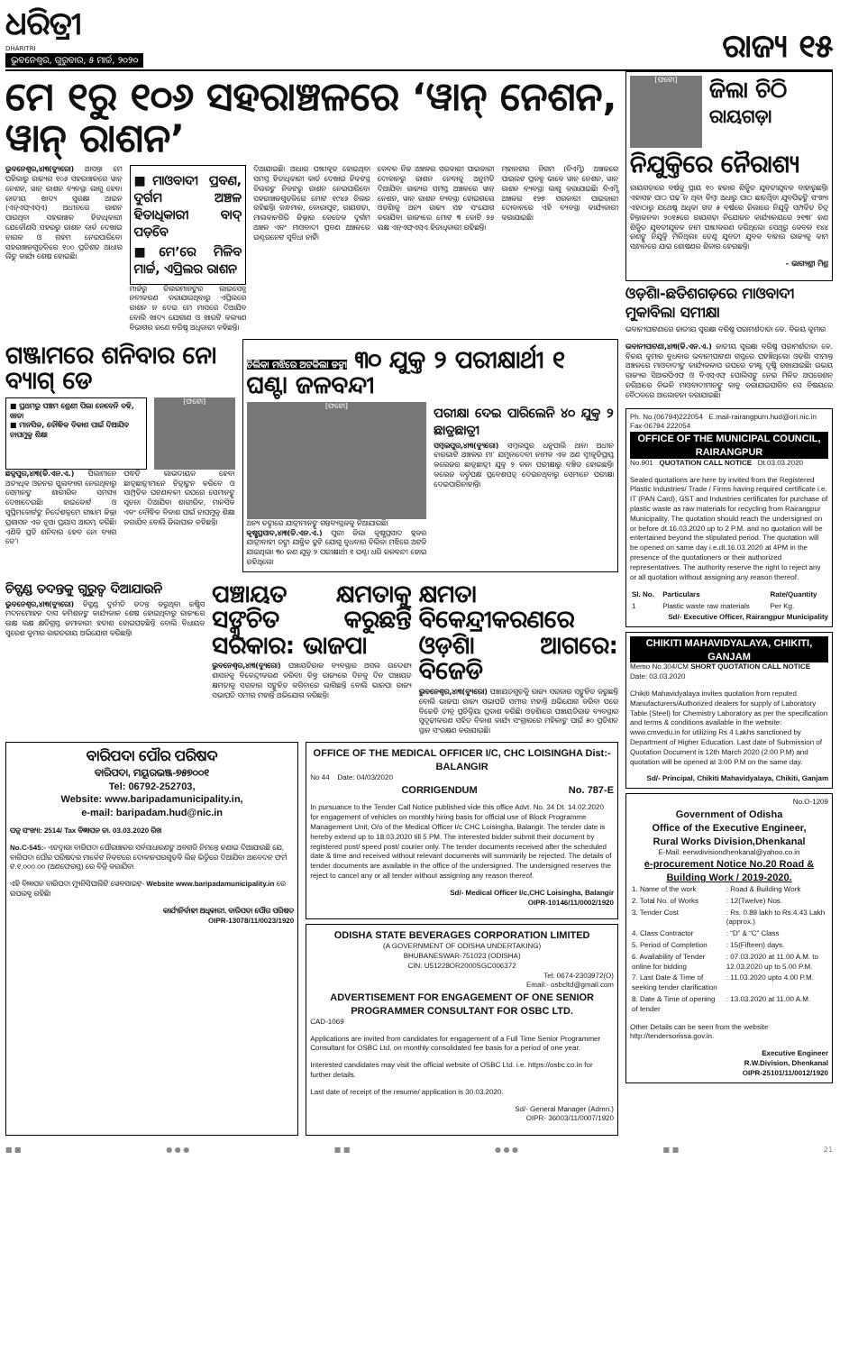ଧରିତ୍ରୀ
DHARITRI
ଭୁବନେଶ୍ୱର, ଗୁରୁବାର, ୫ ମାର୍ଚ୍ଚ, ୨୦୨୦
ରାଜ୍ୟ ୧୫
ମେ ୧ରୁ ୧୦୬ ସହରାଞ୍ଚଳରେ ‘ୱାନ୍ ନେଶନ, ୱାନ୍ ରାଶନ’
ଭୁବନେଶ୍ୱର,୪।୩(ବ୍ୟୁରୋ) ଆସନ୍ତା ମେ ପହିଲାରୁ ରାଜ୍ୟର ୧୦୬ ସହରାଞ୍ଚଳରେ ୱାନ୍ ନେଶନ, ୱାନ୍ ରାଶନ ବ୍ୟବସ୍ଥା ଲାଗୁ ହେବ। ଜାତୀୟ ଖାଦ୍ୟ ସୁରକ୍ଷା ଆଇନ (ଏନ୍ଏଫ୍ଏସ୍ଏ) ଅଧୀନରେ ରାଶନ ପାଉଥିବା ସହରାଞ୍ଚଳ ହିତାଧିକାରୀ ଯେକୌଣସି ସହରରୁ ରାଶନ କାର୍ଡ ଦେଖାଇ ଚାଉଳ ଓ ଗହମ ନେଇପାରିବେ। ସହରାଞ୍ଚଳଗୁଡ଼ିକରେ ୧୦୦ ପ୍ରତିଶତ ଆଧାର ଲିଙ୍କ୍ କାର୍ଯ୍ୟ ଶେଷ ହୋଇଛି।
■ମାଓବାଦୀ ପ୍ରବଣ, ଦୁର୍ଗମ ଅଞ୍ଚଳ ହିତାଧିକାରୀ ବାଦ୍ ପଡ଼ିବେ
■ମେ’ରେ ମିଳିବ ମାର୍ଚ୍ଚ, ଏପ୍ରିଲର ରାଶନ
ମାର୍ଚ୍ଚରୁ ଡିଲରମାନଙ୍କର ଲାଇସେନ୍ସ ନବୀକରଣ କରାଯାଉଥିବାରୁ ଏପ୍ରିଲରେ ରାଶନ ନ ଦେଇ ମେ ମାସରେ ଦିଆଯିବ ବୋଲି ଖାଦ୍ୟ ଯୋଗାଣ ଓ ଖାଉଟି କଲ୍ୟାଣ ବିଭାଗର ଜଣେ ବରିଷ୍ଠ ଅଧିକାରୀ କହିଛନ୍ତି।
ଦିଆଯାଇଛି। ଆଧାର ପଞ୍ଜୀକୃତ ହୋଇଥିବା ସମସ୍ତ ହିତାଧିକାରୀ କାର୍ଡ ଦେଖାଇ ନିକଟସ୍ଥ ଡିଲରଙ୍କ ନିକଟରୁ ରାଶନ ନେଇପାରିବେ। ସହରାଞ୍ଚଳଗୁଡ଼ିକରେ ମୋଟ ୧୯୪୬ ଡିଲର ରହିଛନ୍ତି। କନ୍ଧମାଳ, କୋରାପୁଟ, ରାୟଗଡ଼ା, ମାଲକାନଗିରି ଜିଲ୍ଲାର କେତେକ ଦୁର୍ଗମ ଅଞ୍ଚଳ ଏବଂ ମାଓବାଦୀ ପ୍ରବଣ ଅଞ୍ଚଳରେ ଇଣ୍ଟରନେଟ ସୁବିଧା ନାହିଁ।
କେବଳ ନିଜ ଅଞ୍ଚଳର ସରକାରୀ ପାଇକାରୀ ଦୋକାନରୁ ରାଶନ ନେବାକୁ ଅନୁମତି ଦିଆଯିବ। ରାଜ୍ୟର ସମସ୍ତ ଅଞ୍ଚଳରେ ୱାନ୍ ନେଶନ, ୱାନ୍ ରାଶନ ବ୍ୟବସ୍ଥା ହୋଇଗଲେ ଓଡ଼ିଶାକୁ ଅନ୍ୟ ରାଜ୍ୟ ସହ ସଂଯୋଗ କରାଯିବ। ରାଜ୍ୟରେ ମୋଟ ୩ କୋଟି ୨୬ ଲକ୍ଷ ଏନ୍ଏଫ୍ଏସ୍ଏ ହିତାଧିକାରୀ ରହିଛନ୍ତି।
ମହାନଗର ନିଗମ (ବିଏମ୍ସି) ଅଞ୍ଚଳରେ ପାଇଲଟ ପ୍ରକଳ୍ପ ଭାବେ ୱାନ୍ ନେଶନ, ୱାନ୍ ରାଶନ ବ୍ୟବସ୍ଥା ଲାଗୁ କରାଯାଇଛି। ବିଏମ୍ସି ଅଞ୍ଚଳର ୧୨୭ ସରକାରୀ ପାଇକାରୀ ଦୋକାନରେ ଏହି ବ୍ୟବସ୍ଥା କାର୍ଯ୍ୟକାରୀ କରାଯାଇଛି।
ଗଞ୍ଜାମରେ ଶନିବାର ନୋ ବ୍ୟାଗ୍ ଡେ
■ ପ୍ରଥମରୁ ପଞ୍ଚମ ଶ୍ରେଣୀ ପିଲା ନେବେନି ବହି, ଖାତା
■ ମାନସିକ, ବୌଦ୍ଧିକ ବିକାଶ ପାଇଁ ଦିଆଯିବ ଚାପମୁକ୍ତ ଶିକ୍ଷା
[ଫଟୋ]
ଛତ୍ରପୁର,୪।୩(ଡି.ଏନ.ଏ.) ପିଲାମାନେ ଅତ୍ୟଧିକ ଓଜନର ସ୍କୁଲବ୍ୟାଗ ନେଉଥିବାରୁ ସେମାନଙ୍କ ଶାରୀରିକ ସମସ୍ୟା ଦେଖାଦେଉଛି। ହାଇକୋର୍ଟ ଓ ସୁପ୍ରିମକୋର୍ଟଙ୍କ ନିର୍ଦ୍ଦେଶକ୍ରମେ ଗଞ୍ଜାମ ଜିଲ୍ଲା ପ୍ରଶାସନ ଏକ ନୂଆ ପ୍ରୟାସ ଆରମ୍ଭ କରିଛି। ଏଣିକି ପ୍ରତି ଶନିବାର ହେବ ନୋ ବ୍ୟାଗ ଡେ’।
ପଦ୍ଧତି ଲାଭଦାୟକ ହେବ। ଛାତ୍ରଛାତ୍ରୀମାନେ ଚିତ୍ରାଙ୍କନ କରିବେ ଓ ସାମ୍ପ୍ରତିକ ଘଟଣାବଳୀ ଉପରେ ସେମାନଙ୍କୁ ସୂଚନା ଦିଆଯିବ। ଶାରୀରିକ, ମାନସିକ ଏବଂ ବୌଦ୍ଧିକ ବିକାଶ ପାଇଁ ଚାପମୁକ୍ତ ଶିକ୍ଷା କରାଯିବ ବୋଲି ଜିଲାପାଳ କହିଛନ୍ତି।
ଚିଲିକା ମଝିରେ ଅଟକିଲା ଡଙ୍ଗା ୩୦ ଯୁକ୍ତ ୨ ପରୀକ୍ଷାର୍ଥୀ ୧ ଘଣ୍ଟା ଜଳବନ୍ଦୀ
[ଫଟୋ]
ଅନ୍ୟ ଡଙ୍ଗାରେ ଯାତ୍ରୀମାନଙ୍କୁ ଗନ୍ତବ୍ୟସ୍ଥଳକୁ ନିଆଯାଉଛି।
କୃଷ୍ଣପ୍ରସାଦ,୪।୩(ଡି.ଏନ.ଏ.) ପୁରୀ ଜିଲା କୃଷ୍ଣପ୍ରସାଦ ବ୍ଲକର ଯାତ୍ରୀବାହୀ ଡଙ୍ଗା ଯାନ୍ତ୍ରିକ ତ୍ରୁଟି ଯୋଗୁ ବୁଧବାର ଚିଲିକା ମଝିରେ ଅଟକି ଯାଇଥିଲା। ୩୦ ଜଣ ଯୁକ୍ତ ୨ ପରୀକ୍ଷାର୍ଥୀ ୧ ଘଣ୍ଟା ଧରି ଜଳବନ୍ଦୀ ହୋଇ ରହିଥିଲେ।
ପରୀକ୍ଷା ଦେଇ ପାରିଲେନି ୪୦ ଯୁକ୍ତ ୨ ଛାତ୍ରଛାତ୍ରୀ
ସମ୍ବଲପୁର,୪।୩(ବ୍ୟୁରୋ) ସମ୍ବଲପୁର ଧନୁପାଲି ଥାନା ଅଧୀନ ଚାରଭାଟି ଅଞ୍ଚଳର ମା’ ଯମୁନାଦେବୀ ନାମକ ଏକ ଅଣ ସ୍ୱୀକୃତିପ୍ରାପ୍ତ କଲେଜର ଛାତ୍ରଛାତ୍ରୀ ଯୁକ୍ତ ୨ କଳା ପରୀକ୍ଷାରୁ ବଞ୍ଚିତ ହୋଇଛନ୍ତି। କଲେଜ କର୍ତ୍ତୃପକ୍ଷ ପ୍ରବେଶପତ୍ର ଦେଇନଥିବାରୁ ସେମାନେ ପରୀକ୍ଷା ଦେଇପାରିନାହାନ୍ତି।
ଚିଟ୍ଫଣ୍ଡ ତଦନ୍ତକୁ ଗୁରୁତ୍ୱ ଦିଆଯାଉନି
ଭୁବନେଶ୍ୱର,୪।୩(ବ୍ୟୁରୋ) ଚିଟ୍ଫଣ୍ଡ ଦୁର୍ନୀତି ତଦନ୍ତ କରୁଥିବା ଜଷ୍ଟିସ ମଦନମୋହନ ଦାସ କମିଶନଙ୍କ କାର୍ଯ୍ୟକାଳ ଶେଷ ହୋଇଥିବାରୁ ରାଜ୍ୟରେ ଲକ୍ଷ ଲକ୍ଷ କ୍ଷତିଗ୍ରସ୍ତ ଜମାକାରୀ ହତାଶ ହୋଇପଡ଼ିଛନ୍ତି ବୋଲି ବିଧାୟକ ସୁରେଶ କୁମାର ରାଉତରାୟ ଅଭିଯୋଗ କରିଛନ୍ତି।
ପଞ୍ଚାୟତ କ୍ଷମତାକୁ ସଙ୍କୁଚିତ କରୁଛନ୍ତି ସରକାର: ଭାଜପା
ଭୁବନେଶ୍ୱର,୪।୩(ବ୍ୟୁରୋ) ପଞ୍ଚାୟତିରାଜ ବ୍ୟବସ୍ଥାର ଅସଲ ଉଦ୍ଦେଶ୍ୟ ଶାସନକୁ ବିକେନ୍ଦ୍ରୀକରଣ କରିବା। କିନ୍ତୁ ରାଜ୍ୟରେ ଦିନକୁ ଦିନ ପଞ୍ଚାୟତ କ୍ଷମତାକୁ ସରକାର ସଙ୍କୁଚିତ କରିବାରେ ଲାଗିଛନ୍ତି ବୋଲି ଭାଜପା ରାଜ୍ୟ ସଭାପତି ସମୀର ମହାନ୍ତି ଅଭିଯୋଗ କରିଛନ୍ତି।
କ୍ଷମତା ବିକେନ୍ଦ୍ରୀକରଣରେ ଓଡ଼ିଶା ଆଗରେ: ବିଜେଡି
ଭୁବନେଶ୍ୱର,୪।୩(ବ୍ୟୁରୋ) ପଞ୍ଚାୟତଗୁଡ଼ିକୁ ରାଜ୍ୟ ସରକାର ସଙ୍କୁଚିତ କରୁଛନ୍ତି ବୋଲି ଭାଜପା ରାଜ୍ୟ ସଭାପତି ସମୀର ମହାନ୍ତି ଅଭିଯୋଗ କରିବା ପରେ ବିଜେଡି ତୀବ୍ର ପ୍ରତିକ୍ରିୟା ପ୍ରକାଶ କରିଛି। ଓଡ଼ିଶାରେ ପଞ୍ଚାୟତିରାଜ ବ୍ୟବସ୍ଥାର ସୁଦୃଢ଼ୀକରଣ ସହିତ ବିକାଶ କାର୍ଯ୍ୟ ସଂଗ୍ରାରରେ ମହିଳାଙ୍କ ପାଇଁ ୫୦ ପ୍ରତିଶତ ସ୍ଥାନ ସଂରକ୍ଷଣ କରାଯାଇଛି।
ବାରିପଦା ପୌର ପରିଷଦ
ବାରିପଦା, ମୟୂରଭଞ୍ଜ-୭୫୭୦୦୧
Tel: 06792-252703,
Website: www.baripadamunicipality.in,
e-mail: baripadam.hud@nic.in
ପତ୍ର ସଂଖ୍ୟା: 2514/ Tax ବିଜ୍ଞାପନ ତା. 03.03.2020 ରିଖ
No.C-545:- ଏତଦ୍ୱାରା ବାରିପଦା ପୌରାଞ୍ଚଳର ସର୍ବସାଧାରଣଙ୍କ ଅବଗତି ନିମନ୍ତେ ଜଣାଇ ଦିଆଯାଉଛି ଯେ, ବାରିପଦା ପୌର ପରିଷଦର ମାର୍କେଟ ନିକଟରେ ଦୋକାନଘରଗୁଡ଼ିକ ଲିଜ୍ ଭିତ୍ତିରେ ଦିଆଯିବ। ଆବେଦନ ଫର୍ମ ଟ.୧,୦୦୦.୦୦ (ଅଣଫେରସ୍ତ) ରେ ବିକ୍ରି କରାଯିବ।
ଏହି ବିଜ୍ଞାପନ ବାରିପଦା ମ୍ୟୁନିସିପାଲିଟି ୱେବସାଇଟ୍- Website www.baripadamunicipality.in ରେ ଉପଲବ୍ଧ ରହିଛି।
କାର୍ଯ୍ୟନିର୍ବାହୀ ଅଧିକାରୀ, ବାରିପଦା ପୌର ପରିଷଦ
OIPR-13078/11/0023/1920
OFFICE OF THE MEDICAL OFFICER I/C, CHC LOISINGHA Dist:- BALANGIR
No 44 Date: 04/03/2020
CORRIGENDUM No. 787-E
In pursuance to the Tender Call Notice published vide this office Advt. No. 34 Dt. 14.02.2020 for engagement of vehicles on monthly hiring basis for official use of Block Programme Management Unit, O/o of the Medical Officer I/c CHC Loisingha, Balangir. The tender date is hereby extend up to 18.03.2020 till 5 PM. The interested bidder submit their document by registered post/ speed post/ courier only. The tender documents received after the scheduled date & time and received without relevant documents will summarily be rejected. The details of tender documents are available in the office of the undersigned. The undersigned reserves the reject to cancel any or all tender without assigning any reason thereof.
Sd/- Medical Officer I/c,CHC Loisingha, Balangir
OIPR-10146/11/0002/1920
ODISHA STATE BEVERAGES CORPORATION LIMITED
(A GOVERNMENT OF ODISHA UNDERTAKING)
BHUBANESWAR-751023 (ODISHA)
CIN: U51228OR2000SGC006372
Tel: 0674-2303972(O)
Email:- osbcltd@gmail.com
ADVERTISEMENT FOR ENGAGEMENT OF ONE SENIOR PROGRAMMER CONSULTANT FOR OSBC LTD.
CAD-1069
Applications are invited from candidates for engagement of a Full Time Senior Programmer Consultant for OSBC Ltd. on monthly consolidated fee basis for a period of one year.
Interested candidates may visit the official website of OSBC Ltd. i.e. https://osbc.co.in for further details.
Last date of receipt of the resume/ application is 30.03.2020.
Sd/- General Manager (Admn.)
OIPR- 36003/11/0007/1920
[ଫଟୋ]
ଜିଲା ଚିଠି
ରାୟଗଡ଼ା
ନିଯୁକ୍ତିରେ ନୈରାଶ୍ୟ
ରାୟଗଡ଼ାରେ ବର୍ଷକୁ ପ୍ରାୟ ୧୦ ହଜାର ଶିକ୍ଷିତ ଯୁବତୀଯୁବକ ବାହାରୁଛନ୍ତି। ଏହାସହ ପାଠ ପଢ଼ି ନ ଥିବା କିମ୍ବା ଅଧାରୁ ପାଠ ଛାଡ଼ିଥିବା ଯୁବପିଢ଼ିଙ୍କ ସଂଖ୍ୟା ଏହାଠାରୁ ଯଥେଷ୍ଟ ଅଧିକ। ଗତ ୫ ବର୍ଷରେ ଜିଲାରେ ନିଯୁକ୍ତି ସମ୍ପର୍କିତ ଚିତ୍ର ଚିନ୍ତାଜନକ। ୨୦୧୫ରେ ରାୟଗଡ଼ା ନିଯୋଜନ କାର୍ଯ୍ୟାଳୟରେ ୨୧୩୮ ଜଣ ଶିକ୍ଷିତ ଯୁବତୀଯୁବକ ନାମ ପଞ୍ଜୀକରଣ କରିଥିଲେ। ସେଥିରୁ କେବଳ ୧୪୪ ଜଣଙ୍କୁ ନିଯୁକ୍ତି ମିଳିଥିଲା। ତେଣୁ ଯୁବତୀ ଯୁବକ ବାହାର ରାଜ୍ୟକୁ କାମ ସନ୍ଧାନରେ ଯାଇ ଶୋଷଣର ଶିକାର ହେଉଛନ୍ତି।
– ଭାଗ୍ୟଶ୍ରୀ ମିଶ୍ର
ଓଡ଼ିଶା-ଛତିଶଗଡ଼ରେ ମାଓବାଦୀ ମୁକାବିଲା ସମୀକ୍ଷା
ଭବାନୀପାଟଣାରେ ଜାତୀୟ ସୁରକ୍ଷା ବରିଷ୍ଠ ପରାମର୍ଶଦାତା କେ. ବିଜୟ କୁମାର
ଭବାନୀପାଟଣା,୪।୩(ଡି.ଏନ.ଏ.) ଜାତୀୟ ସୁରକ୍ଷା ବରିଷ୍ଠ ପରାମର୍ଶଦାତା କେ. ବିଜୟ କୁମାର ବୁଧବାର ଭବାନୀପାଟଣା ଗସ୍ତରେ ପହଞ୍ଚିଥିଲେ। ଓଡ଼ିଶା ସୀମାନ୍ତ ଅଞ୍ଚଳରେ ମାଓବାଦୀଙ୍କ କାର୍ଯ୍ୟକଳାପ ଉପରେ ତୀକ୍ଷ୍ଣ ଦୃଷ୍ଟି ରଖାଯାଇଛି। ଉଭୟ ରାଜ୍ୟର ସିଆରପିଏଫ୍ ଓ ବିଏସ୍ଏଫ୍ ପୋଲିସଙ୍କୁ ନେଇ ମିଳିତ ଅପରେଶନ୍ ଜରିଆରେ କିଭଳି ମାଓବାଦୀମାନଙ୍କୁ କାବୁ କରାଯାଇପାରିବ ସେ ବିଷୟରେ ବୈଠକରେ ଆଲୋଚନା କରାଯାଇଛି।
Ph. No.(06794)222054 E.mail-rairangpurn.hud@ori.nic.in Fax-06794 222054
OFFICE OF THE MUNICIPAL COUNCIL, RAIRANGPUR
No.901 QUOTATION CALL NOTICE Dt.03.03.2020
Sealed quotations are here by invited from the Registered Plastic Industries/ Trade / Firms having required certificate i.e. IT (PAN Card), GST and Industries certificates for purchase of plastic waste as raw materials for recycling from Rairangpur Municipality. The quotation should reach the undersigned on or before dt.16.03.2020 up to 2 P.M. and no quotation will be entertained beyond the stipulated period. The quotation will be opened on same day i.e.dt.16.03.2020 at 4PM in the presence of the quotationers or their authorized representatives. The authority reserve the right to reject any or all quotation without assigning any reason thereof.
| Sl. No. | Particulars | Rate/Quantity |
| --- | --- | --- |
| 1 | Plastic waste raw materials | Per Kg. |
Sd/- Executive Officer, Rairangpur Municipality
CHIKITI MAHAVIDYALAYA, CHIKITI, GANJAM
Memo No.304/CM SHORT QUOTATION CALL NOTICE Date: 03.03.2020
Chikiti Mahavidyalaya invites quotation from reputed Manufacturers/Authorized dealers for supply of Laboratory Table (Steel) for Chemistry Laboratory as per the specification and terms & conditions available in the website: www.cmvedu.in for utilizing Rs 4 Lakhs sanctioned by Department of Higher Education. Last date of Submission of Quotation Document is 12th March 2020 (2:00 P.M) and quotation will be opened at 3:00 P.M on the same day.
Sd/- Principal, Chikiti Mahavidyalaya, Chikiti, Ganjam
No.O-1209
Government of Odisha
Office of the Executive Engineer,
Rural Works Division,Dhenkanal
E-Mail: eerwdivisiondhenkanal@yahoo.co.in
e-procurement Notice No.20 Road & Building Work / 2019-2020.
| 1. Name of the work | : Road & Building Work |
| 2. Total No. of Works | : 12(Twelve) Nos. |
| 3. Tender Cost | : Rs. 0.89 lakh to Rs.4.43 Lakh (approx.) |
| 4. Class Contractor | : “D” & “C” Class |
| 5. Period of Completion | : 15(Fifteen) days. |
| 6. Availability of Tender online for bidding | : 07.03.2020 at 11.00 A.M. to 12.03.2020 up to 5.00 P.M. |
| 7. Last Date & Time of seeking tender clarification | : 11.03.2020 upto 4.00 P.M. |
| 8. Date & Time of opening of tender | : 13.03.2020 at 11.00 A.M. |
Other Details can be seen from the website http://tendersorissa.gov.in.
Executive Engineer
R.W.Division, Dhenkanal
OIPR-25101/11/0012/1920
■ ■ ● ● ● ■ ■ ● ● ● ■ ■ 21